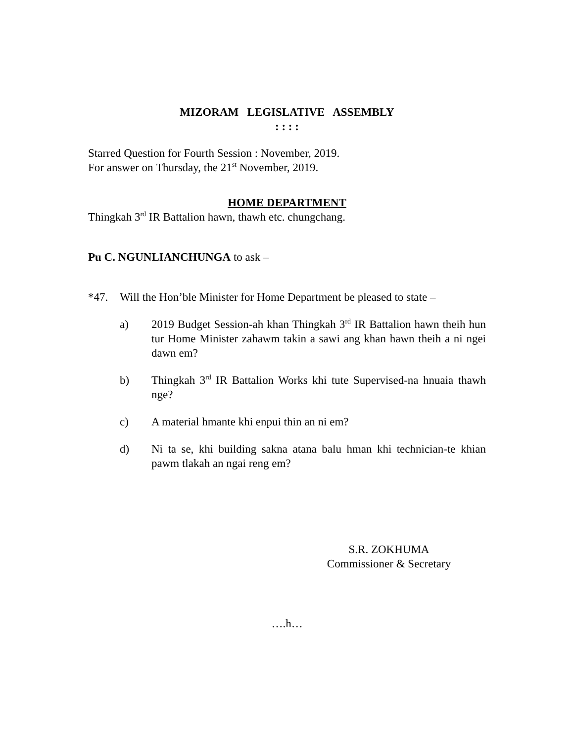MIZORAM LEGISLATIVE ASSEMBLY
: : : :
Starred Question for Fourth Session : November, 2019.
For answer on Thursday, the 21<sup>st</sup> November, 2019.
HOME DEPARTMENT
Thingkah 3<sup>rd</sup> IR Battalion hawn, thawh etc. chungchang.
Pu C. NGUNLIANCHUNGA to ask –
*47. Will the Hon’ble Minister for Home Department be pleased to state –
a) 2019 Budget Session-ah khan Thingkah 3<sup>rd</sup> IR Battalion hawn theih hun tur Home Minister zahawm takin a sawi ang khan hawn theih a ni ngei dawn em?
b) Thingkah 3<sup>rd</sup> IR Battalion Works khi tute Supervised-na hnuaia thawh nge?
c) A material hmante khi enpui thin an ni em?
d) Ni ta se, khi building sakna atana balu hman khi technician-te khian pawm tlakah an ngai reng em?
S.R. ZOKHUMA
Commissioner & Secretary
….h…